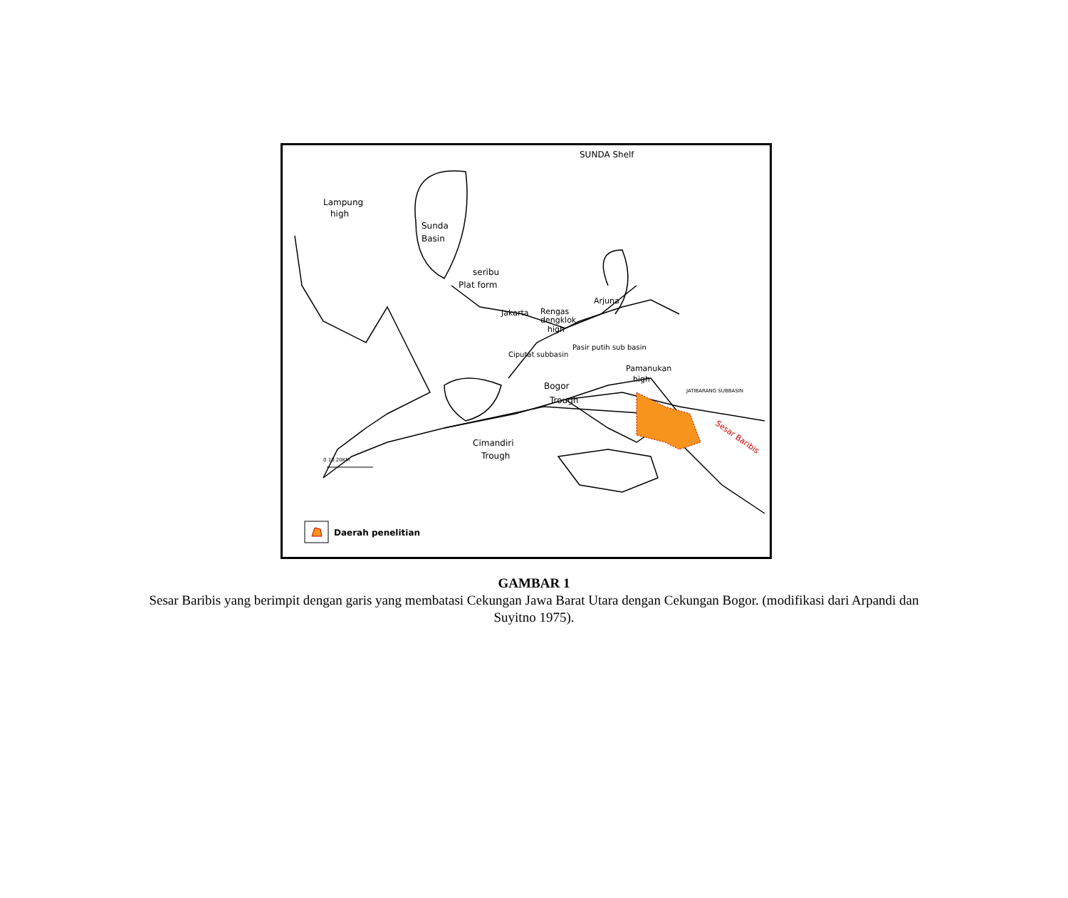SUNDA Shelf
Lampung
high
Sunda
Basin
seribu
Plat form
Jakarta
Rengas
dengklok.
high
Arjuna
Ciputat subbasin
Pasir putih sub basin
Pamanukan
high
JATIBARANG SUBBASIN
Bogor
Trough
Cimandiri
Trough
Sesar Baribis
0 10 20KM
Daerah penelitian
GAMBAR 1
Sesar Baribis yang berimpit dengan garis yang membatasi Cekungan Jawa Barat Utara dengan Cekungan Bogor. (modifikasi dari Arpandi dan Suyitno 1975).